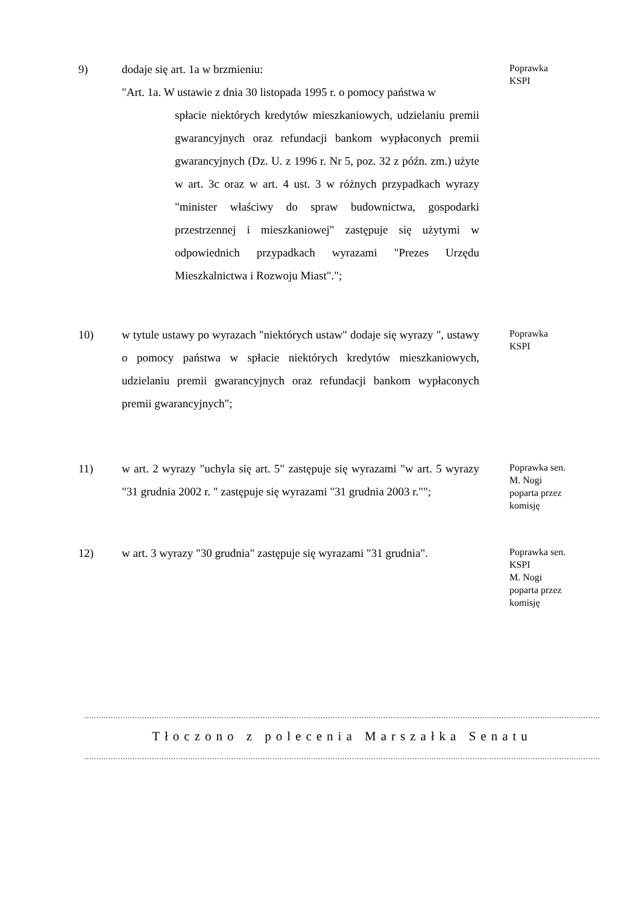9) dodaje się art. 1a w brzmieniu:
"Art. 1a. W ustawie z dnia 30 listopada 1995 r. o pomocy państwa w
spłacie niektórych kredytów mieszkaniowych, udzielaniu premii gwarancyjnych oraz refundacji bankom wypłaconych premii gwarancyjnych (Dz. U. z 1996 r. Nr 5, poz. 32 z późn. zm.) użyte w art. 3c oraz w art. 4 ust. 3 w różnych przypadkach wyrazy "minister właściwy do spraw budownictwa, gospodarki przestrzennej i mieszkaniowej" zastępuje się użytymi w odpowiednich przypadkach wyrazami "Prezes Urzędu Mieszkalnictwa i Rozwoju Miast".";
Poprawka
KSPI
10) w tytule ustawy po wyrazach "niektórych ustaw" dodaje się wyrazy ", ustawy o pomocy państwa w spłacie niektórych kredytów mieszkaniowych, udzielaniu premii gwarancyjnych oraz refundacji bankom wypłaconych premii gwarancyjnych";
Poprawka
KSPI
11) w art. 2 wyrazy "uchyla się art. 5" zastępuje się wyrazami "w art. 5 wyrazy "31 grudnia 2002 r. " zastępuje się wyrazami "31 grudnia 2003 r."";
Poprawka sen.
M. Nogi
poparta przez
komisję
12) w art. 3 wyrazy "30 grudnia" zastępuje się wyrazami "31 grudnia".
Poprawka sen.
KSPI
M. Nogi
poparta przez
komisję
......................................................................................................................................................................................................................................................
Tłoczono z polecenia Marszałka Senatu
......................................................................................................................................................................................................................................................